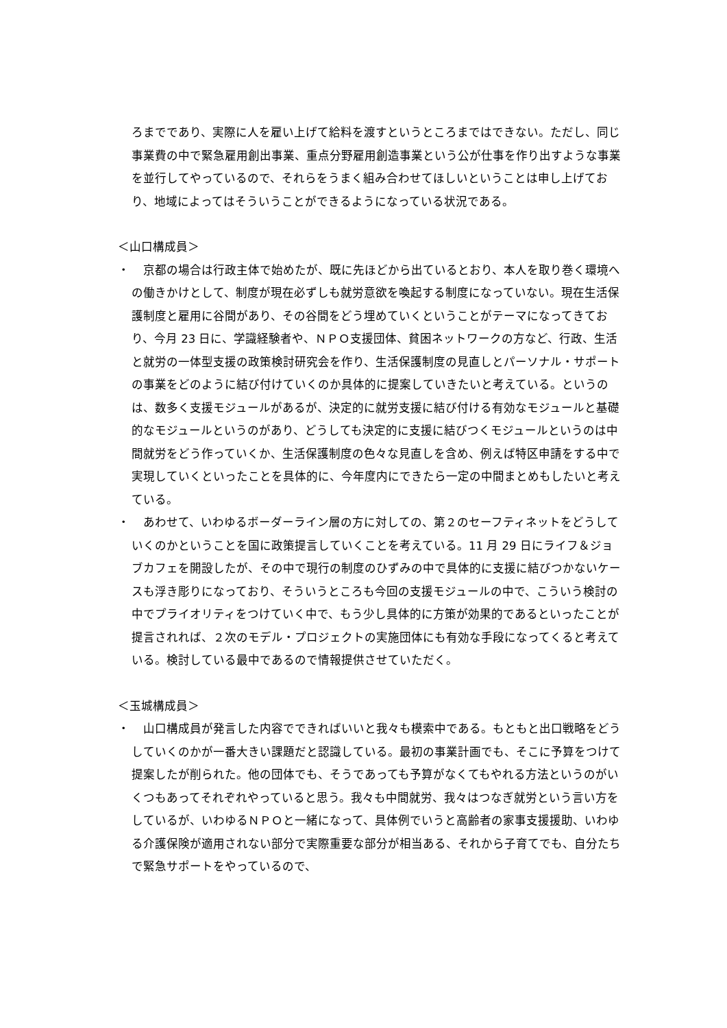ろまでであり、実際に人を雇い上げて給料を渡すというところまではできない。ただし、同じ事業費の中で緊急雇用創出事業、重点分野雇用創造事業という公が仕事を作り出すような事業を並行してやっているので、それらをうまく組み合わせてほしいということは申し上げており、地域によってはそういうことができるようになっている状況である。
＜山口構成員＞
・ 　京都の場合は行政主体で始めたが、既に先ほどから出ているとおり、本人を取り巻く環境への働きかけとして、制度が現在必ずしも就労意欲を喚起する制度になっていない。現在生活保護制度と雇用に谷間があり、その谷間をどう埋めていくということがテーマになってきており、今月 23 日に、学識経験者や、ＮＰＯ支援団体、貧困ネットワークの方など、行政、生活と就労の一体型支援の政策検討研究会を作り、生活保護制度の見直しとパーソナル・サポートの事業をどのように結び付けていくのか具体的に提案していきたいと考えている。というのは、数多く支援モジュールがあるが、決定的に就労支援に結び付ける有効なモジュールと基礎的なモジュールというのがあり、どうしても決定的に支援に結びつくモジュールというのは中間就労をどう作っていくか、生活保護制度の色々な見直しを含め、例えば特区申請をする中で実現していくといったことを具体的に、今年度内にできたら一定の中間まとめもしたいと考えている。
・ 　あわせて、いわゆるボーダーライン層の方に対しての、第２のセーフティネットをどうしていくのかということを国に政策提言していくことを考えている。11 月 29 日にライフ＆ジョブカフェを開設したが、その中で現行の制度のひずみの中で具体的に支援に結びつかないケースも浮き彫りになっており、そういうところも今回の支援モジュールの中で、こういう検討の中でプライオリティをつけていく中で、もう少し具体的に方策が効果的であるといったことが提言されれば、２次のモデル・プロジェクトの実施団体にも有効な手段になってくると考えている。検討している最中であるので情報提供させていただく。
＜玉城構成員＞
・ 　山口構成員が発言した内容でできればいいと我々も模索中である。もともと出口戦略をどうしていくのかが一番大きい課題だと認識している。最初の事業計画でも、そこに予算をつけて提案したが削られた。他の団体でも、そうであっても予算がなくてもやれる方法というのがいくつもあってそれぞれやっていると思う。我々も中間就労、我々はつなぎ就労という言い方をしているが、いわゆるＮＰＯと一緒になって、具体例でいうと高齢者の家事支援援助、いわゆる介護保険が適用されない部分で実際重要な部分が相当ある、それから子育てでも、自分たちで緊急サポートをやっているので、